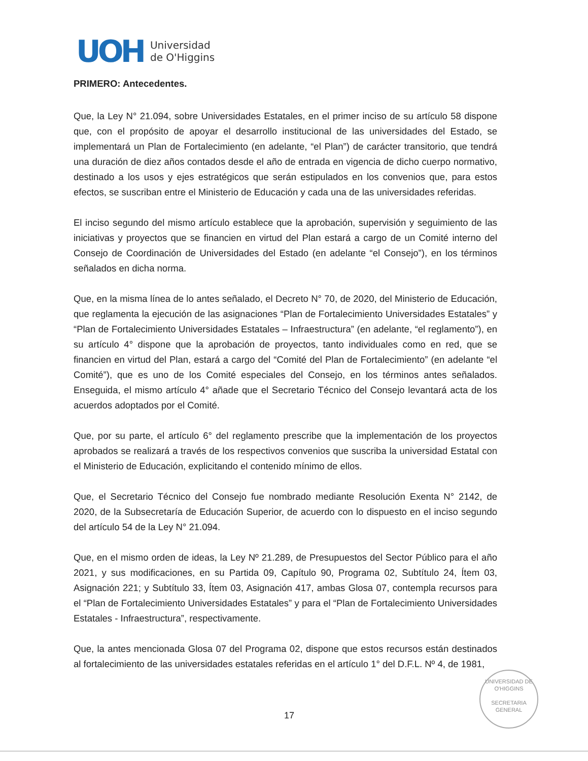UOH
Universidad
de O'Higgins
PRIMERO: Antecedentes.
Que, la Ley N° 21.094, sobre Universidades Estatales, en el primer inciso de su artículo 58 dispone que, con el propósito de apoyar el desarrollo institucional de las universidades del Estado, se implementará un Plan de Fortalecimiento (en adelante, “el Plan”) de carácter transitorio, que tendrá una duración de diez años contados desde el año de entrada en vigencia de dicho cuerpo normativo, destinado a los usos y ejes estratégicos que serán estipulados en los convenios que, para estos efectos, se suscriban entre el Ministerio de Educación y cada una de las universidades referidas.
El inciso segundo del mismo artículo establece que la aprobación, supervisión y seguimiento de las iniciativas y proyectos que se financien en virtud del Plan estará a cargo de un Comité interno del Consejo de Coordinación de Universidades del Estado (en adelante “el Consejo”), en los términos señalados en dicha norma.
Que, en la misma línea de lo antes señalado, el Decreto N° 70, de 2020, del Ministerio de Educación, que reglamenta la ejecución de las asignaciones “Plan de Fortalecimiento Universidades Estatales” y “Plan de Fortalecimiento Universidades Estatales – Infraestructura” (en adelante, “el reglamento”), en su artículo 4° dispone que la aprobación de proyectos, tanto individuales como en red, que se financien en virtud del Plan, estará a cargo del “Comité del Plan de Fortalecimiento” (en adelante “el Comité”), que es uno de los Comité especiales del Consejo, en los términos antes señalados. Enseguida, el mismo artículo 4° añade que el Secretario Técnico del Consejo levantará acta de los acuerdos adoptados por el Comité.
Que, por su parte, el artículo 6° del reglamento prescribe que la implementación de los proyectos aprobados se realizará a través de los respectivos convenios que suscriba la universidad Estatal con el Ministerio de Educación, explicitando el contenido mínimo de ellos.
Que, el Secretario Técnico del Consejo fue nombrado mediante Resolución Exenta N° 2142, de 2020, de la Subsecretaría de Educación Superior, de acuerdo con lo dispuesto en el inciso segundo del artículo 54 de la Ley N° 21.094.
Que, en el mismo orden de ideas, la Ley Nº 21.289, de Presupuestos del Sector Público para el año 2021, y sus modificaciones, en su Partida 09, Capítulo 90, Programa 02, Subtítulo 24, Ítem 03, Asignación 221; y Subtítulo 33, Ítem 03, Asignación 417, ambas Glosa 07, contempla recursos para el “Plan de Fortalecimiento Universidades Estatales” y para el “Plan de Fortalecimiento Universidades Estatales - Infraestructura”, respectivamente.
Que, la antes mencionada Glosa 07 del Programa 02, dispone que estos recursos están destinados al fortalecimiento de las universidades estatales referidas en el artículo 1° del D.F.L. Nº 4, de 1981,
UNIVERSIDAD DE O'HIGGINS
SECRETARIA
GENERAL
17